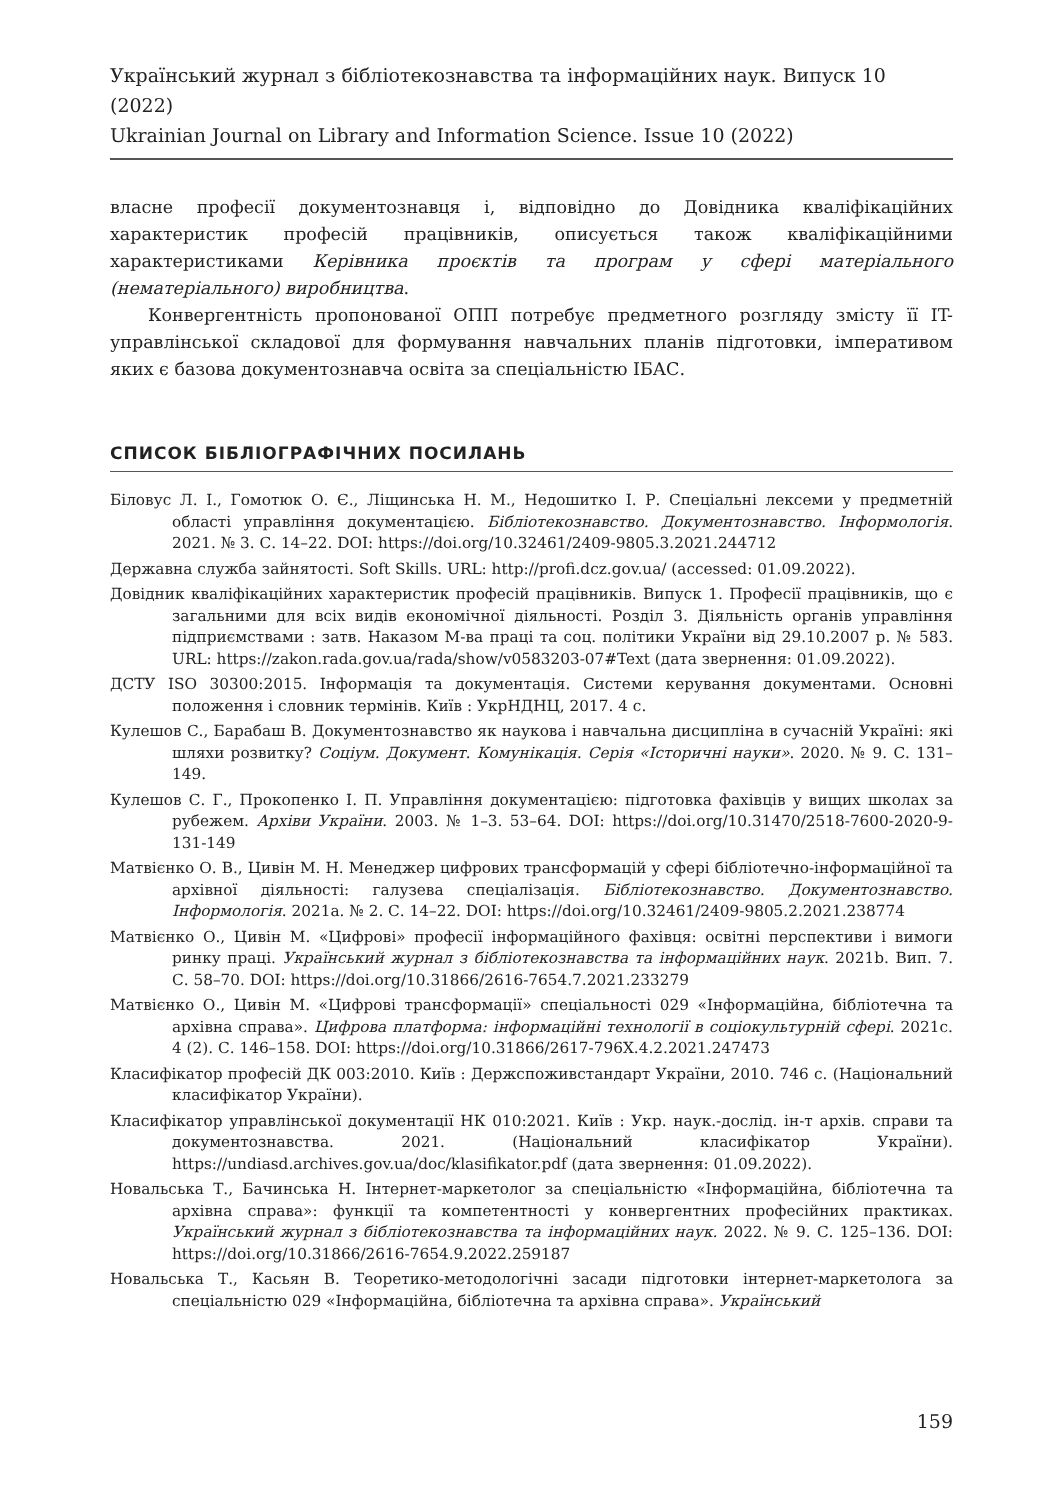Український журнал з бібліотекознавства та інформаційних наук. Випуск 10 (2022)
Ukrainian Journal on Library and Information Science. Issue 10 (2022)
власне професії документознавця і, відповідно до Довідника кваліфікаційних характеристик професій працівників, описується також кваліфікаційними характеристиками Керівника проєктів та програм у сфері матеріального (нематеріального) виробництва.
Конвергентність пропонованої ОПП потребує предметного розгляду змісту її IT-управлінської складової для формування навчальних планів підготовки, імперативом яких є базова документознавча освіта за спеціальністю ІБАС.
СПИСОК БІБЛІОГРАФІЧНИХ ПОСИЛАНЬ
Біловус Л. І., Гомотюк О. Є., Ліщинська Н. М., Недошитко І. Р. Спеціальні лексеми у предметній області управління документацією. Бібліотекознавство. Документознавство. Інформологія. 2021. № 3. С. 14–22. DOI: https://doi.org/10.32461/2409-9805.3.2021.244712
Державна служба зайнятості. Soft Skills. URL: http://profi.dcz.gov.ua/ (accessed: 01.09.2022).
Довідник кваліфікаційних характеристик професій працівників. Випуск 1. Професії працівників, що є загальними для всіх видів економічної діяльності. Розділ 3. Діяльність органів управління підприємствами : затв. Наказом М-ва праці та соц. політики України від 29.10.2007 р. № 583. URL: https://zakon.rada.gov.ua/rada/show/v0583203-07#Text (дата звернення: 01.09.2022).
ДСТУ ISO 30300:2015. Інформація та документація. Системи керування документами. Основні положення і словник термінів. Київ : УкрНДНЦ, 2017. 4 с.
Кулешов С., Барабаш В. Документознавство як наукова і навчальна дисципліна в сучасній Україні: які шляхи розвитку? Соціум. Документ. Комунікація. Серія «Історичні науки». 2020. № 9. С. 131–149.
Кулешов С. Г., Прокопенко І. П. Управління документацією: підготовка фахівців у вищих школах за рубежем. Архіви України. 2003. № 1–3. 53–64. DOI: https://doi.org/10.31470/2518-7600-2020-9-131-149
Матвієнко О. В., Цивін М. Н. Менеджер цифрових трансформацій у сфері бібліотечно-інформаційної та архівної діяльності: галузева спеціалізація. Бібліотекознавство. Документознавство. Інформологія. 2021a. № 2. С. 14–22. DOI: https://doi.org/10.32461/2409-9805.2.2021.238774
Матвієнко О., Цивін М. «Цифрові» професії інформаційного фахівця: освітні перспективи і вимоги ринку праці. Український журнал з бібліотекознавства та інформаційних наук. 2021b. Вип. 7. С. 58–70. DOI: https://doi.org/10.31866/2616-7654.7.2021.233279
Матвієнко О., Цивін М. «Цифрові трансформації» спеціальності 029 «Інформаційна, бібліотечна та архівна справа». Цифрова платформа: інформаційні технології в соціокультурній сфері. 2021c. 4 (2). С. 146–158. DOI: https://doi.org/10.31866/2617-796X.4.2.2021.247473
Класифікатор професій ДК 003:2010. Київ : Держспоживстандарт України, 2010. 746 с. (Національний класифікатор України).
Класифікатор управлінської документації НК 010:2021. Київ : Укр. наук.-дослід. ін-т архів. справи та документознавства. 2021. (Національний класифікатор України). https://undiasd.archives.gov.ua/doc/klasifikator.pdf (дата звернення: 01.09.2022).
Новальська Т., Бачинська Н. Інтернет-маркетолог за спеціальністю «Інформаційна, бібліотечна та архівна справа»: функції та компетентності у конвергентних професійних практиках. Український журнал з бібліотекознавства та інформаційних наук. 2022. № 9. С. 125–136. DOI: https://doi.org/10.31866/2616-7654.9.2022.259187
Новальська Т., Касьян В. Теоретико-методологічні засади підготовки інтернет-маркетолога за спеціальністю 029 «Інформаційна, бібліотечна та архівна справа». Український
159